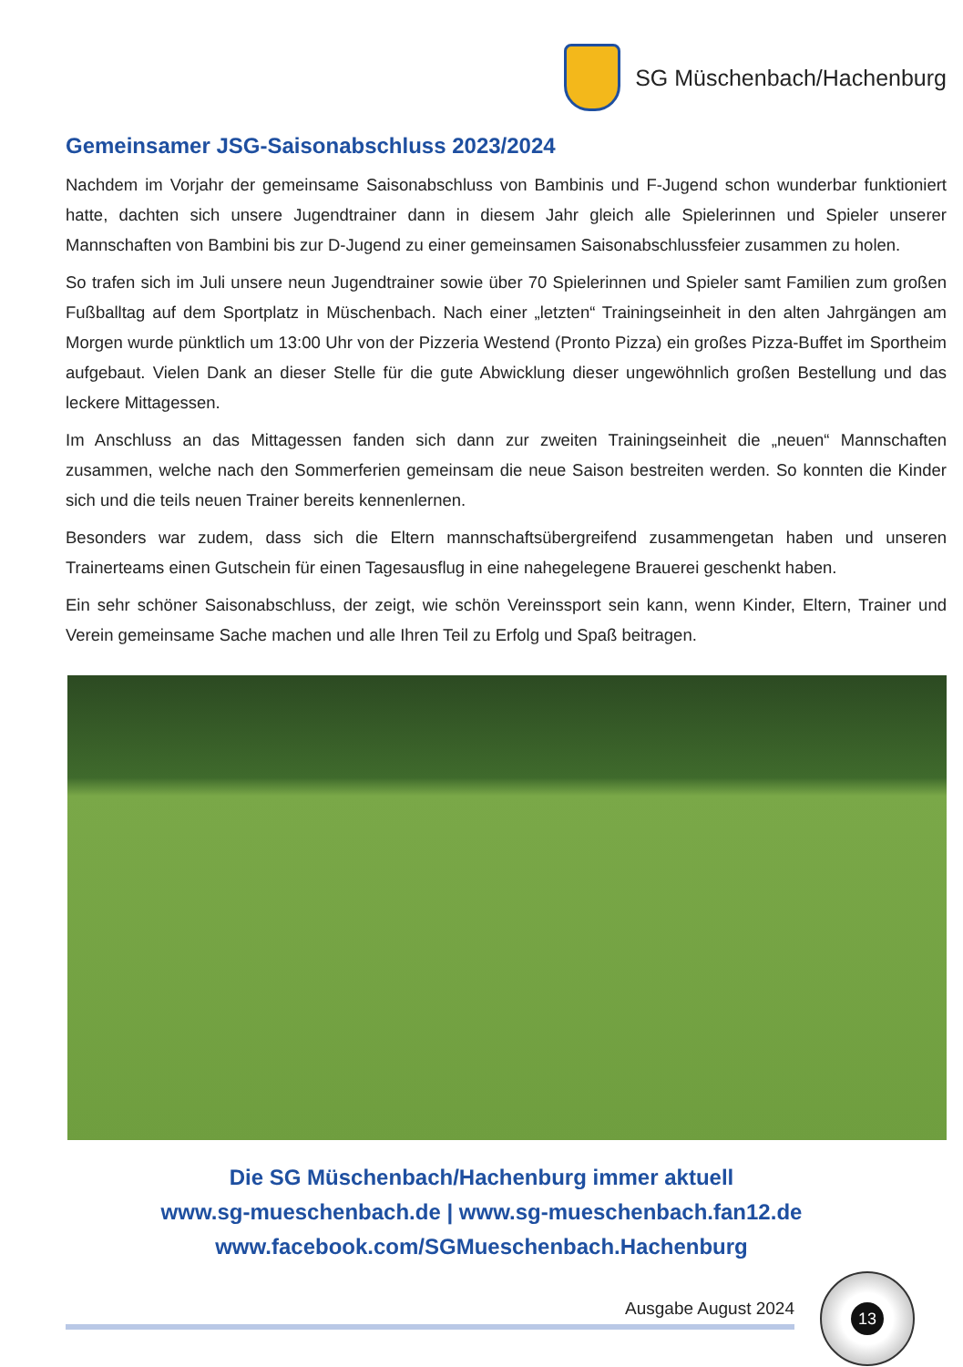SG Müschenbach/Hachenburg
Gemeinsamer JSG-Saisonabschluss 2023/2024
Nachdem im Vorjahr der gemeinsame Saisonabschluss von Bambinis und F-Jugend schon wunderbar funktioniert hatte, dachten sich unsere Jugendtrainer dann in diesem Jahr gleich alle Spielerinnen und Spieler unserer Mannschaften von Bambini bis zur D-Jugend zu einer gemeinsamen Saisonabschlussfeier zusammen zu holen.
So trafen sich im Juli unsere neun Jugendtrainer sowie über 70 Spielerinnen und Spieler samt Familien zum großen Fußballtag auf dem Sportplatz in Müschenbach. Nach einer „letzten“ Trainingseinheit in den alten Jahrgängen am Morgen wurde pünktlich um 13:00 Uhr von der Pizzeria Westend (Pronto Pizza) ein großes Pizza-Buffet im Sportheim aufgebaut. Vielen Dank an dieser Stelle für die gute Abwicklung dieser ungewöhnlich großen Bestellung und das leckere Mittagessen.
Im Anschluss an das Mittagessen fanden sich dann zur zweiten Trainingseinheit die „neuen“ Mannschaften zusammen, welche nach den Sommerferien gemeinsam die neue Saison bestreiten werden. So konnten die Kinder sich und die teils neuen Trainer bereits kennenlernen.
Besonders war zudem, dass sich die Eltern mannschaftsübergreifend zusammengetan haben und unseren Trainerteams einen Gutschein für einen Tagesausflug in eine nahegelegene Brauerei geschenkt haben.
Ein sehr schöner Saisonabschluss, der zeigt, wie schön Vereinssport sein kann, wenn Kinder, Eltern, Trainer und Verein gemeinsame Sache machen und alle Ihren Teil zu Erfolg und Spaß beitragen.
Die SG Müschenbach/Hachenburg immer aktuell
www.sg-mueschenbach.de | www.sg-mueschenbach.fan12.de
www.facebook.com/SGMueschenbach.Hachenburg
Ausgabe August 2024
13